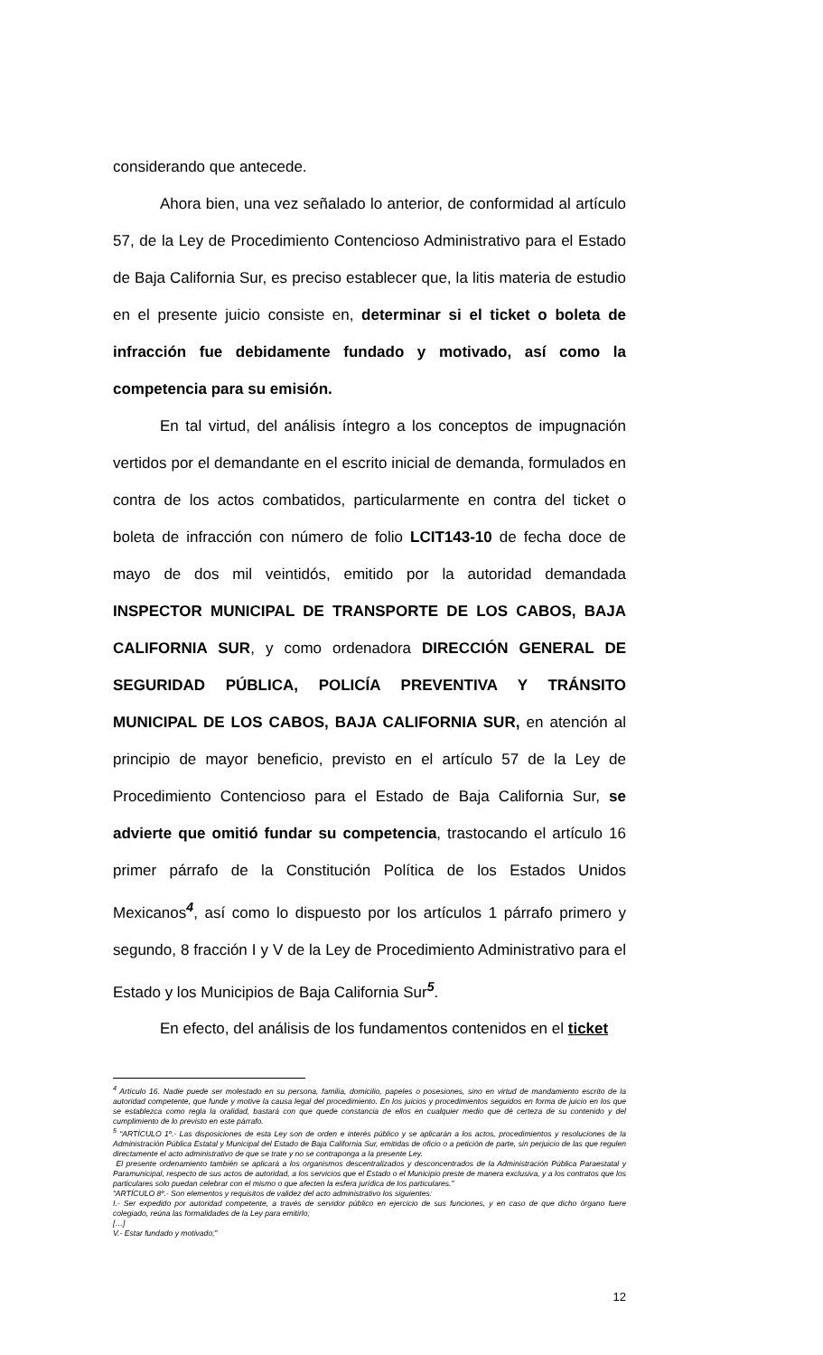considerando que antecede.
Ahora bien, una vez señalado lo anterior, de conformidad al artículo 57, de la Ley de Procedimiento Contencioso Administrativo para el Estado de Baja California Sur, es preciso establecer que, la litis materia de estudio en el presente juicio consiste en, determinar si el ticket o boleta de infracción fue debidamente fundado y motivado, así como la competencia para su emisión.
En tal virtud, del análisis íntegro a los conceptos de impugnación vertidos por el demandante en el escrito inicial de demanda, formulados en contra de los actos combatidos, particularmente en contra del ticket o boleta de infracción con número de folio LCIT143-10 de fecha doce de mayo de dos mil veintidós, emitido por la autoridad demandada INSPECTOR MUNICIPAL DE TRANSPORTE DE LOS CABOS, BAJA CALIFORNIA SUR, y como ordenadora DIRECCIÓN GENERAL DE SEGURIDAD PÚBLICA, POLICÍA PREVENTIVA Y TRÁNSITO MUNICIPAL DE LOS CABOS, BAJA CALIFORNIA SUR, en atención al principio de mayor beneficio, previsto en el artículo 57 de la Ley de Procedimiento Contencioso para el Estado de Baja California Sur, se advierte que omitió fundar su competencia, trastocando el artículo 16 primer párrafo de la Constitución Política de los Estados Unidos Mexicanos<sup>4</sup>, así como lo dispuesto por los artículos 1 párrafo primero y segundo, 8 fracción I y V de la Ley de Procedimiento Administrativo para el Estado y los Municipios de Baja California Sur<sup>5</sup>.
En efecto, del análisis de los fundamentos contenidos en el ticket
<sup>4</sup> Artículo 16. Nadie puede ser molestado en su persona, familia, domicilio, papeles o posesiones, sino en virtud de mandamiento escrito de la autoridad competente, que funde y motive la causa legal del procedimiento. En los juicios y procedimientos seguidos en forma de juicio en los que se establezca como regla la oralidad, bastará con que quede constancia de ellos en cualquier medio que dé certeza de su contenido y del cumplimiento de lo previsto en este párrafo.
<sup>5</sup> “ARTÍCULO 1º.- Las disposiciones de esta Ley son de orden e interés público y se aplicarán a los actos, procedimientos y resoluciones de la Administración Pública Estatal y Municipal del Estado de Baja California Sur, emitidas de oficio o a petición de parte, sin perjuicio de las que regulen directamente el acto administrativo de que se trate y no se contraponga a la presente Ley.
El presente ordenamiento también se aplicará a los organismos descentralizados y desconcentrados de la Administración Pública Paraestatal y Paramunicipal, respecto de sus actos de autoridad, a los servicios que el Estado o el Municipio preste de manera exclusiva, y a los contratos que los particulares solo puedan celebrar con el mismo o que afecten la esfera jurídica de los particulares.”
“ARTÍCULO 8º.- Son elementos y requisitos de validez del acto administrativo los siguientes:
I.- Ser expedido por autoridad competente, a través de servidor público en ejercicio de sus funciones, y en caso de que dicho órgano fuere colegiado, reúna las formalidades de la Ley para emitirlo;
[…]
V.- Estar fundado y motivado;”
12